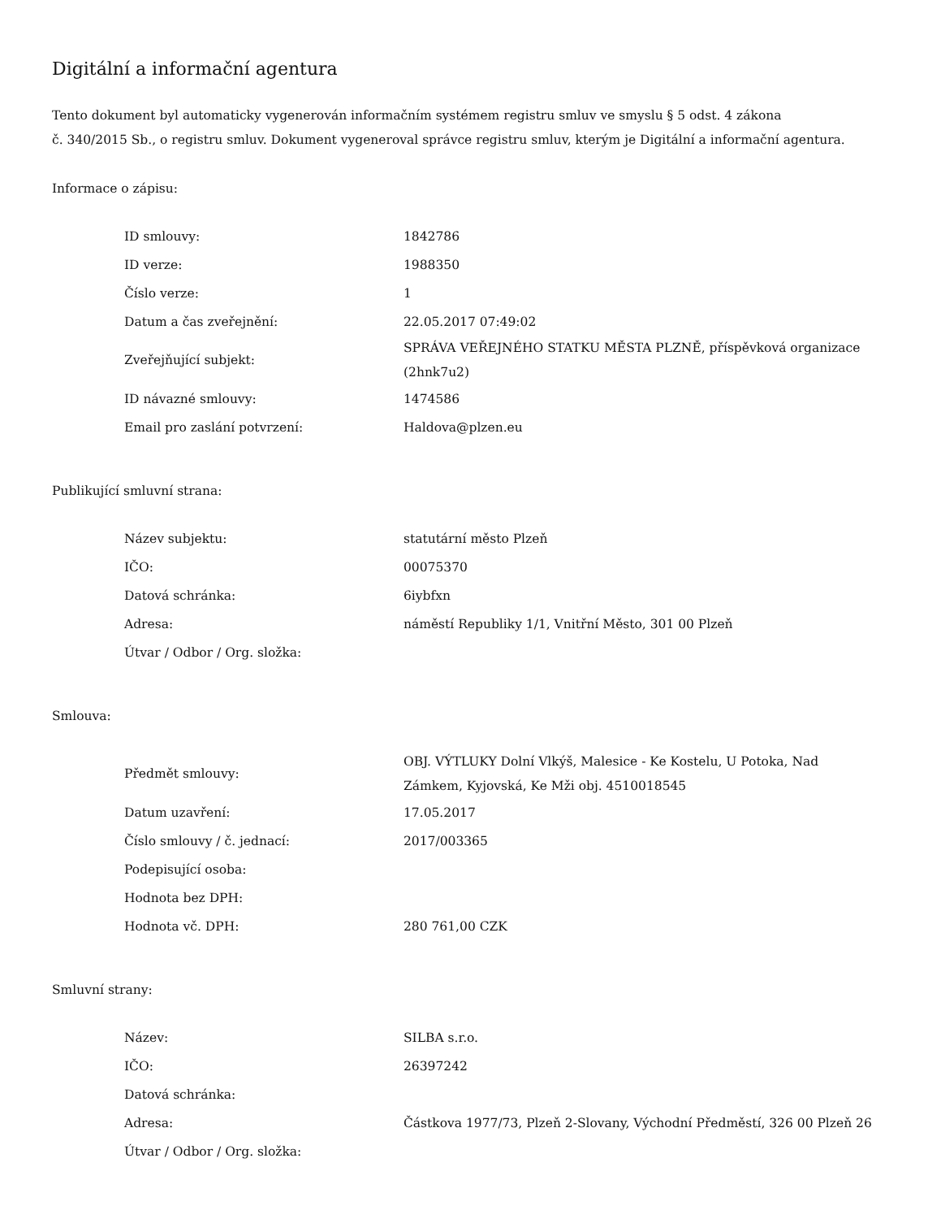Digitální a informační agentura
Tento dokument byl automaticky vygenerován informačním systémem registru smluv ve smyslu § 5 odst. 4 zákona
č. 340/2015 Sb., o registru smluv. Dokument vygeneroval správce registru smluv, kterým je Digitální a informační agentura.
Informace o zápisu:
| ID smlouvy: | 1842786 |
| ID verze: | 1988350 |
| Číslo verze: | 1 |
| Datum a čas zveřejnění: | 22.05.2017 07:49:02 |
| Zveřejňující subjekt: | SPRÁVA VEŘEJNÉHO STATKU MĚSTA PLZNĚ, příspěvková organizace (2hnk7u2) |
| ID návazné smlouvy: | 1474586 |
| Email pro zaslání potvrzení: | Haldova@plzen.eu |
Publikující smluvní strana:
| Název subjektu: | statutární město Plzeň |
| IČO: | 00075370 |
| Datová schránka: | 6iybfxn |
| Adresa: | náměstí Republiky 1/1, Vnitřní Město, 301 00 Plzeň |
| Útvar / Odbor / Org. složka: | |
Smlouva:
| Předmět smlouvy: | OBJ. VÝTLUKY Dolní Vlkýš, Malesice - Ke Kostelu, U Potoka, Nad Zámkem, Kyjovská, Ke Mži obj. 4510018545 |
| Datum uzavření: | 17.05.2017 |
| Číslo smlouvy / č. jednací: | 2017/003365 |
| Podepisující osoba: | |
| Hodnota bez DPH: | |
| Hodnota vč. DPH: | 280 761,00 CZK |
Smluvní strany:
| Název: | SILBA s.r.o. |
| IČO: | 26397242 |
| Datová schránka: | |
| Adresa: | Částkova 1977/73, Plzeň 2-Slovany, Východní Předměstí, 326 00 Plzeň 26 |
| Útvar / Odbor / Org. složka: | |